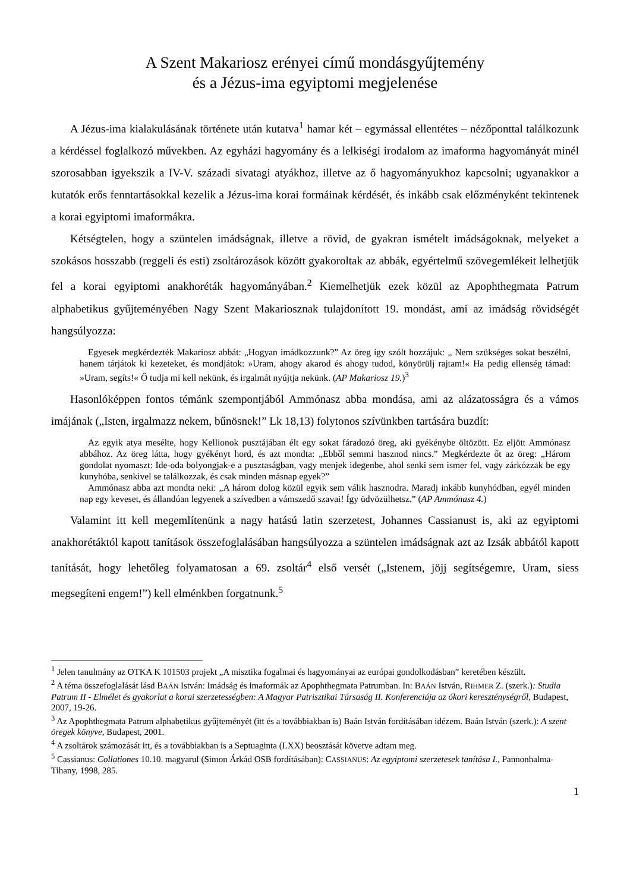A Szent Makariosz erényei című mondásgyűjtemény
és a Jézus-ima egyiptomi megjelenése
A Jézus-ima kialakulásának története után kutatva<sup>1</sup> hamar két – egymással ellentétes – nézőponttal találkozunk a kérdéssel foglalkozó művekben. Az egyházi hagyomány és a lelkiségi irodalom az imaforma hagyományát minél szorosabban igyekszik a IV-V. századi sivatagi atyákhoz, illetve az ő hagyományukhoz kapcsolni; ugyanakkor a kutatók erős fenntartásokkal kezelik a Jézus-ima korai formáinak kérdését, és inkább csak előzményként tekintenek a korai egyiptomi imaformákra.
Kétségtelen, hogy a szüntelen imádságnak, illetve a rövid, de gyakran ismételt imádságoknak, melyeket a szokásos hosszabb (reggeli és esti) zsoltározások között gyakoroltak az abbák, egyértelmű szövegemlékeit lelhetjük fel a korai egyiptomi anakhoréták hagyományában.<sup>2</sup> Kiemelhetjük ezek közül az Apophthegmata Patrum alphabetikus gyűjteményében Nagy Szent Makariosznak tulajdonított 19. mondást, ami az imádság rövidségét hangsúlyozza:
Egyesek megkérdezték Makariosz abbát: „Hogyan imádkozzunk?” Az öreg így szólt hozzájuk: „ Nem szükséges sokat beszélni, hanem tárjátok ki kezeteket, és mondjátok: »Uram, ahogy akarod és ahogy tudod, könyörülj rajtam!« Ha pedig ellenség támad: »Uram, segíts!« Ő tudja mi kell nekünk, és irgalmát nyújtja nekünk. (AP Makariosz 19.)<sup>3</sup>
Hasonlóképpen fontos témánk szempontjából Ammónasz abba mondása, ami az alázatosságra és a vámos imájának („Isten, irgalmazz nekem, bűnösnek!” Lk 18,13) folytonos szívünkben tartására buzdít:
Az egyik atya mesélte, hogy Kellionok pusztájában élt egy sokat fáradozó öreg, aki gyékénybe öltözött. Ez eljött Ammónasz abbához. Az öreg látta, hogy gyékényt hord, és azt mondta: „Ebből semmi hasznod nincs.” Megkérdezte őt az öreg: „Három gondolat nyomaszt: Ide-oda bolyongjak-e a pusztaságban, vagy menjek idegenbe, ahol senki sem ismer fel, vagy zárkózzak be egy kunyhóba, senkivel se találkozzak, és csak minden másnap egyek?”
Ammónasz abba azt mondta neki: „A három dolog közül egyik sem válik hasznodra. Maradj inkább kunyhódban, egyél minden nap egy keveset, és állandóan legyenek a szívedben a vámszedő szavai! Így üdvözülhetsz.” (AP Ammónasz 4.)
Valamint itt kell megemlítenünk a nagy hatású latin szerzetest, Johannes Cassianust is, aki az egyiptomi anakhorétáktól kapott tanítások összefoglalásában hangsúlyozza a szüntelen imádságnak azt az Izsák abbától kapott tanítását, hogy lehetőleg folyamatosan a 69. zsoltár<sup>4</sup> első versét („Istenem, jöjj segítségemre, Uram, siess megsegíteni engem!”) kell elménkben forgatnunk.<sup>5</sup>
<sup>1</sup> Jelen tanulmány az OTKA K 101503 projekt „A misztika fogalmai és hagyományai az európai gondolkodásban” keretében készült.
<sup>2</sup> A téma összefoglalását lásd BAÁN István: Imádság és imaformák az Apophthegmata Patrumban. In: BAÁN István, RIHMER Z. (szerk.): Studia Patrum II - Elmélet és gyakorlat a korai szerzetességben: A Magyar Patrisztikai Társaság II. Konferenciája az ókori kereszténységről, Budapest, 2007, 19-26.
<sup>3</sup> Az Apophthegmata Patrum alphabetikus gyűjteményét (itt és a továbbiakban is) Baán István fordításában idézem. Baán István (szerk.): A szent öregek könyve, Budapest, 2001.
<sup>4</sup> A zsoltárok számozását itt, és a továbbiakban is a Septuaginta (LXX) beosztását követve adtam meg.
<sup>5</sup> Cassianus: Collationes 10.10. magyarul (Simon Árkád OSB fordításában): CASSIANUS: Az egyiptomi szerzetesek tanítása I., Pannonhalma-Tihany, 1998, 285.
1